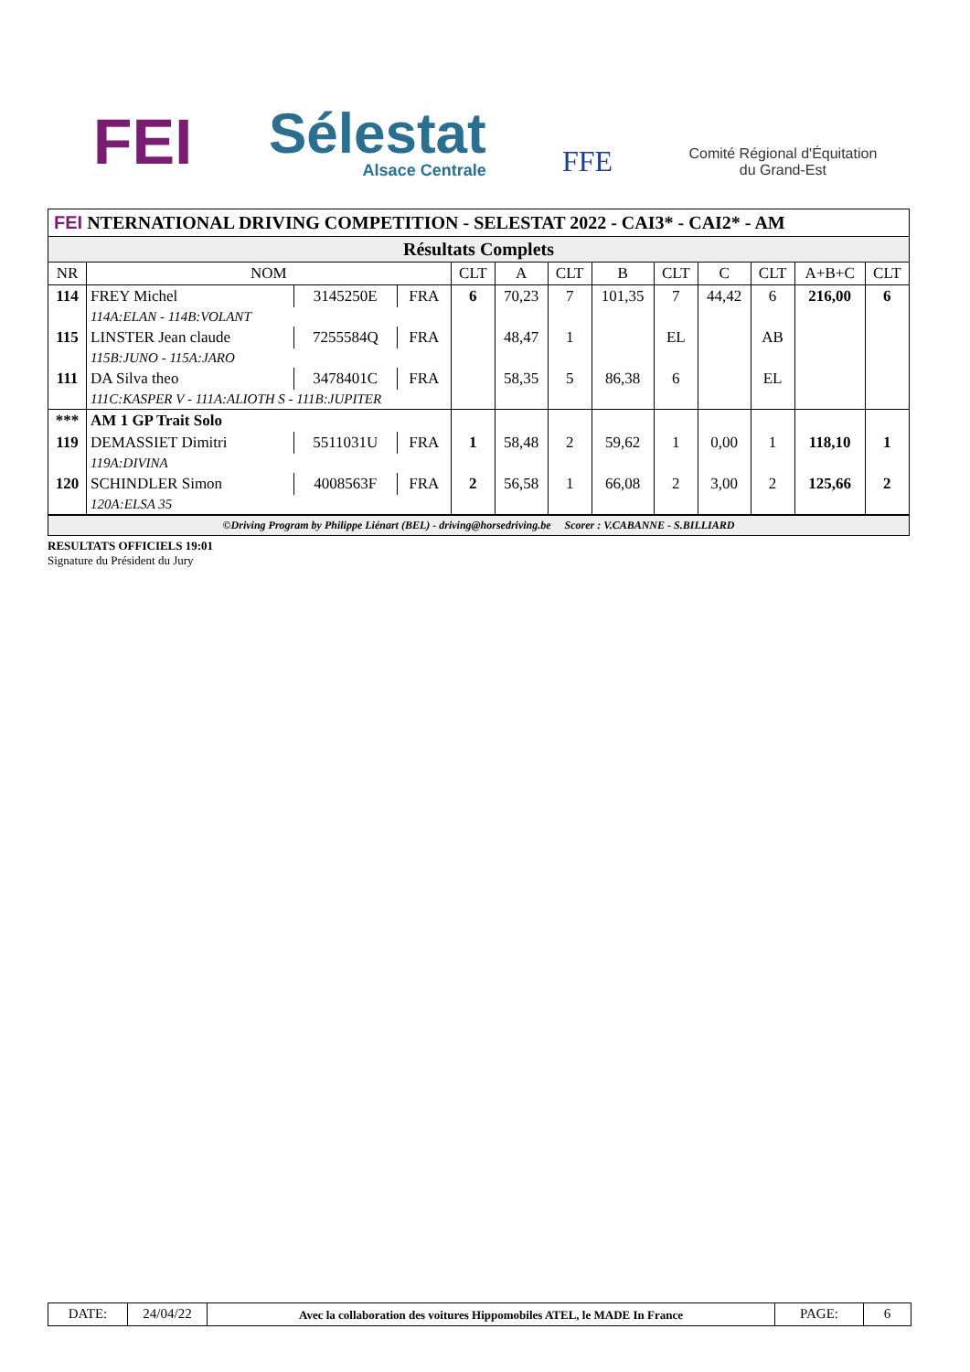FEI
Sélestat
Alsace Centrale
FFE
Comité Régional d'Équitation
du Grand-Est
FEI NTERNATIONAL DRIVING COMPETITION - SELESTAT 2022 - CAI3* - CAI2* - AM
| Résultats Complets | | | | | | | | | | | | |
| NR | NOM | | | CLT | A | CLT | B | CLT | C | CLT | A+B+C | CLT |
| 114 | FREY Michel | 3145250E | FRA | 6 | 70,23 | 7 | 101,35 | 7 | 44,42 | 6 | 216,00 | 6 |
| | 114A:ELAN - 114B:VOLANT | | | | | | | | | | | |
| 115 | LINSTER Jean claude | 7255584Q | FRA | | 48,47 | 1 | | EL | | AB | | |
| | 115B:JUNO - 115A:JARO | | | | | | | | | | | |
| 111 | DA Silva theo | 3478401C | FRA | | 58,35 | 5 | 86,38 | 6 | | EL | | |
| | 111C:KASPER V - 111A:ALIOTH S - 111B:JUPITER | | | | | | | | | | | |
| *** | AM 1 GP Trait Solo | | | | | | | | | | | |
| 119 | DEMASSIET Dimitri | 5511031U | FRA | 1 | 58,48 | 2 | 59,62 | 1 | 0,00 | 1 | 118,10 | 1 |
| | 119A:DIVINA | | | | | | | | | | | |
| 120 | SCHINDLER Simon | 4008563F | FRA | 2 | 56,58 | 1 | 66,08 | 2 | 3,00 | 2 | 125,66 | 2 |
| | 120A:ELSA 35 | | | | | | | | | | | |
©Driving Program by Philippe Liénart (BEL) - driving@horsedriving.be Scorer : V.CABANNE - S.BILLIARD
RESULTATS OFFICIELS 19:01
Signature du Président du Jury
DATE: 24/04/22
Avec la collaboration des voitures Hippomobiles ATEL, le MADE In France
PAGE: 6